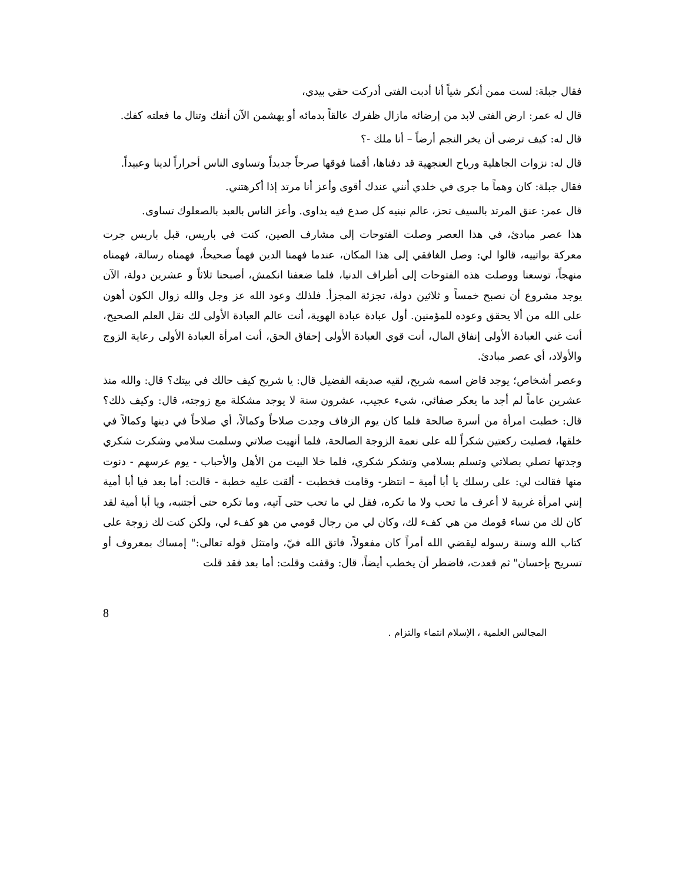فقال جبلة: لست ممن أنكر شياً أنا أدبت الفتى أدركت حقي بيدي،
قال له عمر: ارض الفتى لابد من إرضائه مازال ظفرك عالقاً بدمائه أو يهشمن الآن أنفك وتنال ما فعلته كفك.
قال له: كيف ترضى أن يخر النجم أرضاً – أنا ملك -؟
قال له: نزوات الجاهلية ورياح العنجهية قد دفناها، أقمنا فوقها صرحاً جديداً وتساوى الناس أحراراً لدينا وعبيداً.
فقال جبلة: كان وهماً ما جرى في خلدي أنني عندك أقوى وأعز أنا مرتد إذا أكرهتني.
قال عمر: عنق المرتد بالسيف تحز، عالم نبنيه كل صدع فيه يداوى. وأعز الناس بالعبد بالصعلوك تساوى.
هذا عصر مبادئ، في هذا العصر وصلت الفتوحات إلى مشارف الصين، كنت في باريس، قبل باريس جرت معركة بواتييه، قالوا لي: وصل الغافقي إلى هذا المكان، عندما فهمنا الدين فهماً صحيحاً، فهمناه رسالة، فهمناه منهجاً، توسعنا ووصلت هذه الفتوحات إلى أطراف الدنيا، فلما ضعفنا انكمش، أصبحنا ثلاثاً و عشرين دولة، الآن يوجد مشروع أن نصبح خمساً و ثلاثين دولة، تجزئة المجزأ. فلذلك وعود الله عز وجل والله زوال الكون أهون على الله من ألا يحقق وعوده للمؤمنين. أول عبادة عبادة الهوية، أنت عالم العبادة الأولى لك نقل العلم الصحيح، أنت غني العبادة الأولى إنفاق المال، أنت قوي العبادة الأولى إحقاق الحق، أنت امرأة العبادة الأولى رعاية الزوج والأولاد، أي عصر مبادئ.
وعصر أشخاص؛ يوجد قاض اسمه شريح، لقيه صديقه الفضيل قال: يا شريح كيف حالك في بيتك؟ قال: والله منذ عشرين عاماً لم أجد ما يعكر صفائي، شيء عجيب، عشرون سنة لا يوجد مشكلة مع زوجته، قال: وكيف ذلك؟ قال: خطبت امرأة من أسرة صالحة فلما كان يوم الزفاف وجدت صلاحاً وكمالاً، أي صلاحاً في دينها وكمالاً في خلقها، فصليت ركعتين شكراً لله على نعمة الزوجة الصالحة، فلما أنهيت صلاتي وسلمت سلامي وشكرت شكري وجدتها تصلي بصلاتي وتسلم بسلامي وتشكر شكري، فلما خلا البيت من الأهل والأحباب - يوم عرسهم - دنوت منها فقالت لي: على رسلك يا أبا أمية – انتظر- وقامت فخطبت - ألقت عليه خطبة - قالت: أما بعد فيا أبا أمية إنني امرأة غريبة لا أعرف ما تحب ولا ما تكره، فقل لي ما تحب حتى آتيه، وما تكره حتى أجتنبه، ويا أبا أمية لقد كان لك من نساء قومك من هي كفء لك، وكان لي من رجال قومي من هو كفء لي، ولكن كنت لك زوجة على كتاب الله وسنة رسوله ليقضي الله أمراً كان مفعولاً، فاتق الله فيّ، وامتثل قوله تعالى:" إمساك بمعروف أو تسريح بإحسان" ثم قعدت، فاضطر أن يخطب أيضاً، قال: وقفت وقلت: أما بعد فقد قلت
8
المجالس العلمية ، الإسلام انتماء والتزام .